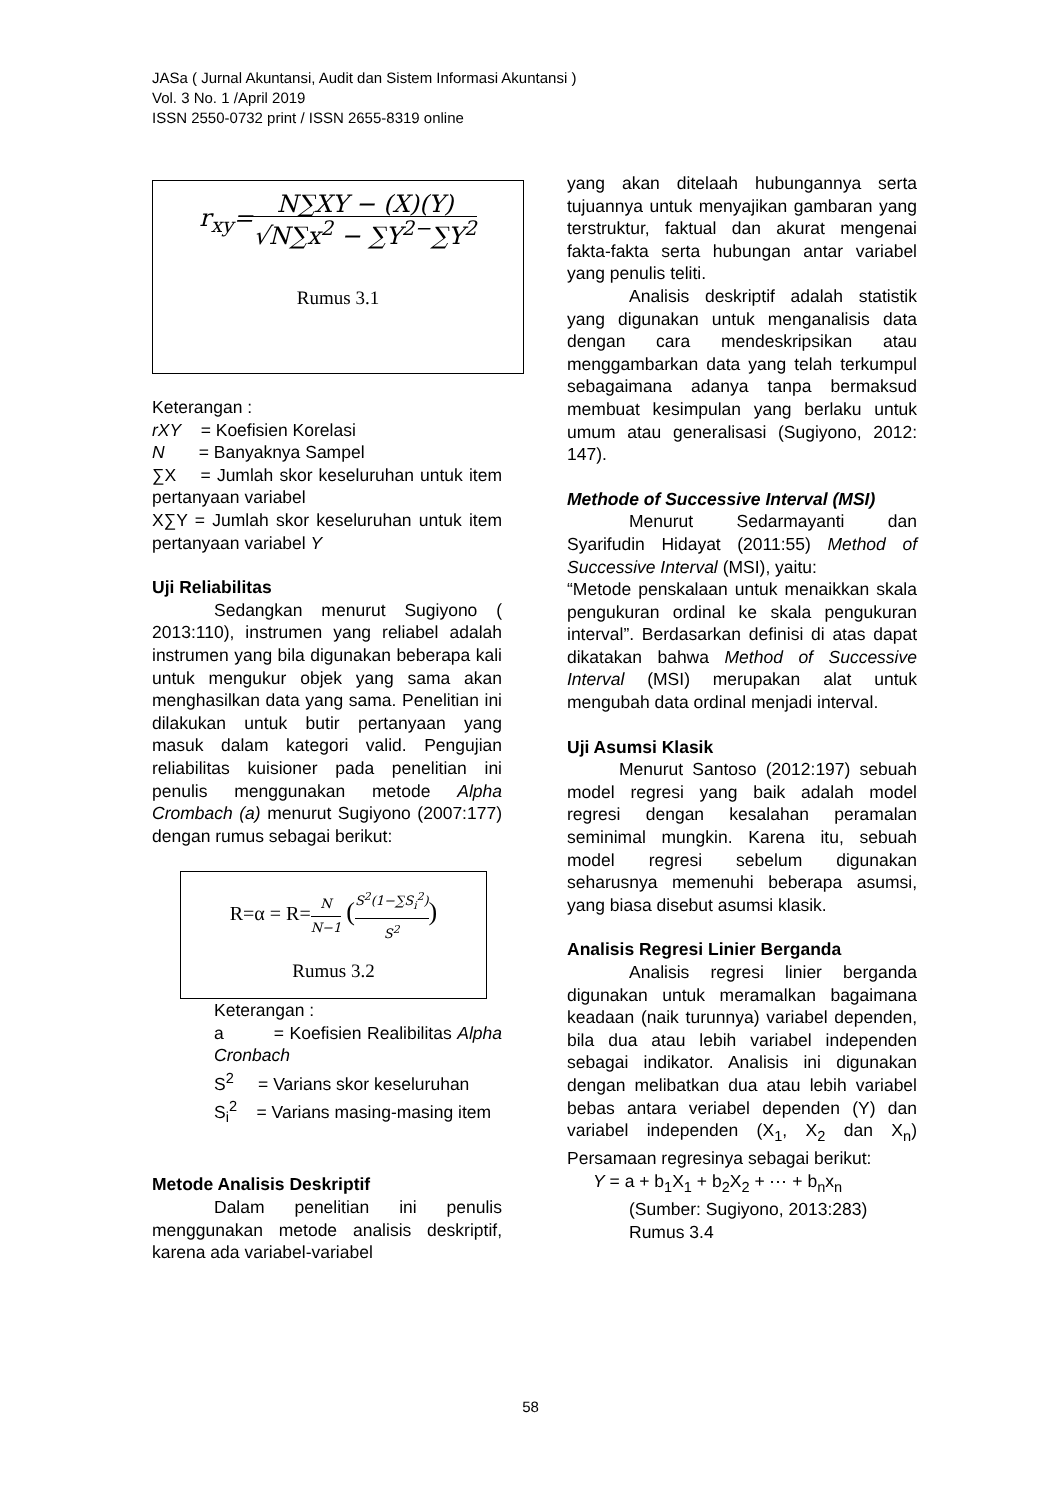JASa ( Jurnal Akuntansi, Audit dan Sistem Informasi Akuntansi )
Vol. 3 No. 1 /April 2019
ISSN 2550-0732 print / ISSN 2655-8319 online
r<sub>xy</sub>=N∑XY − (X)(Y) √N∑x<sup>2</sup> − ∑Y<sup>2−</sup>∑Y<sup>2</sup>
Rumus 3.1
Keterangan :
rXY = Koefisien Korelasi
N = Banyaknya Sampel
∑X = Jumlah skor keseluruhan untuk item pertanyaan variabel
X∑Y = Jumlah skor keseluruhan untuk item pertanyaan variabel Y
Uji Reliabilitas
Sedangkan menurut Sugiyono ( 2013:110), instrumen yang reliabel adalah instrumen yang bila digunakan beberapa kali untuk mengukur objek yang sama akan menghasilkan data yang sama. Penelitian ini dilakukan untuk butir pertanyaan yang masuk dalam kategori valid. Pengujian reliabilitas kuisioner pada penelitian ini penulis menggunakan metode Alpha Crombach (a) menurut Sugiyono (2007:177) dengan rumus sebagai berikut:
R=α = R=N N−1 (S<sup>2</sup>(1−∑S<sub>i</sub><sup>2</sup>) S<sup>2</sup>)
Rumus 3.2
Keterangan :
a = Koefisien Realibilitas Alpha Cronbach
S<sup>2</sup> = Varians skor keseluruhan
S<sub>i</sub><sup>2</sup> = Varians masing-masing item
Metode Analisis Deskriptif
Dalam penelitian ini penulis menggunakan metode analisis deskriptif, karena ada variabel-variabel
yang akan ditelaah hubungannya serta tujuannya untuk menyajikan gambaran yang terstruktur, faktual dan akurat mengenai fakta-fakta serta hubungan antar variabel yang penulis teliti.
Analisis deskriptif adalah statistik yang digunakan untuk menganalisis data dengan cara mendeskripsikan atau menggambarkan data yang telah terkumpul sebagaimana adanya tanpa bermaksud membuat kesimpulan yang berlaku untuk umum atau generalisasi (Sugiyono, 2012: 147).
Methode of Successive Interval (MSI)
Menurut Sedarmayanti dan Syarifudin Hidayat (2011:55) Method of Successive Interval (MSI), yaitu:
“Metode penskalaan untuk menaikkan skala pengukuran ordinal ke skala pengukuran interval”. Berdasarkan definisi di atas dapat dikatakan bahwa Method of Successive Interval (MSI) merupakan alat untuk mengubah data ordinal menjadi interval.
Uji Asumsi Klasik
Menurut Santoso (2012:197) sebuah model regresi yang baik adalah model regresi dengan kesalahan peramalan seminimal mungkin. Karena itu, sebuah model regresi sebelum digunakan seharusnya memenuhi beberapa asumsi, yang biasa disebut asumsi klasik.
Analisis Regresi Linier Berganda
Analisis regresi linier berganda digunakan untuk meramalkan bagaimana keadaan (naik turunnya) variabel dependen, bila dua atau lebih variabel independen sebagai indikator. Analisis ini digunakan dengan melibatkan dua atau lebih variabel bebas antara veriabel dependen (Y) dan variabel independen (X<sub>1</sub>, X<sub>2</sub> dan X<sub>n</sub>) Persamaan regresinya sebagai berikut:
Y = a + b<sub>1</sub>X<sub>1</sub> + b<sub>2</sub>X<sub>2</sub> + ⋯ + b<sub>n</sub>x<sub>n</sub>
(Sumber: Sugiyono, 2013:283)
Rumus 3.4
58